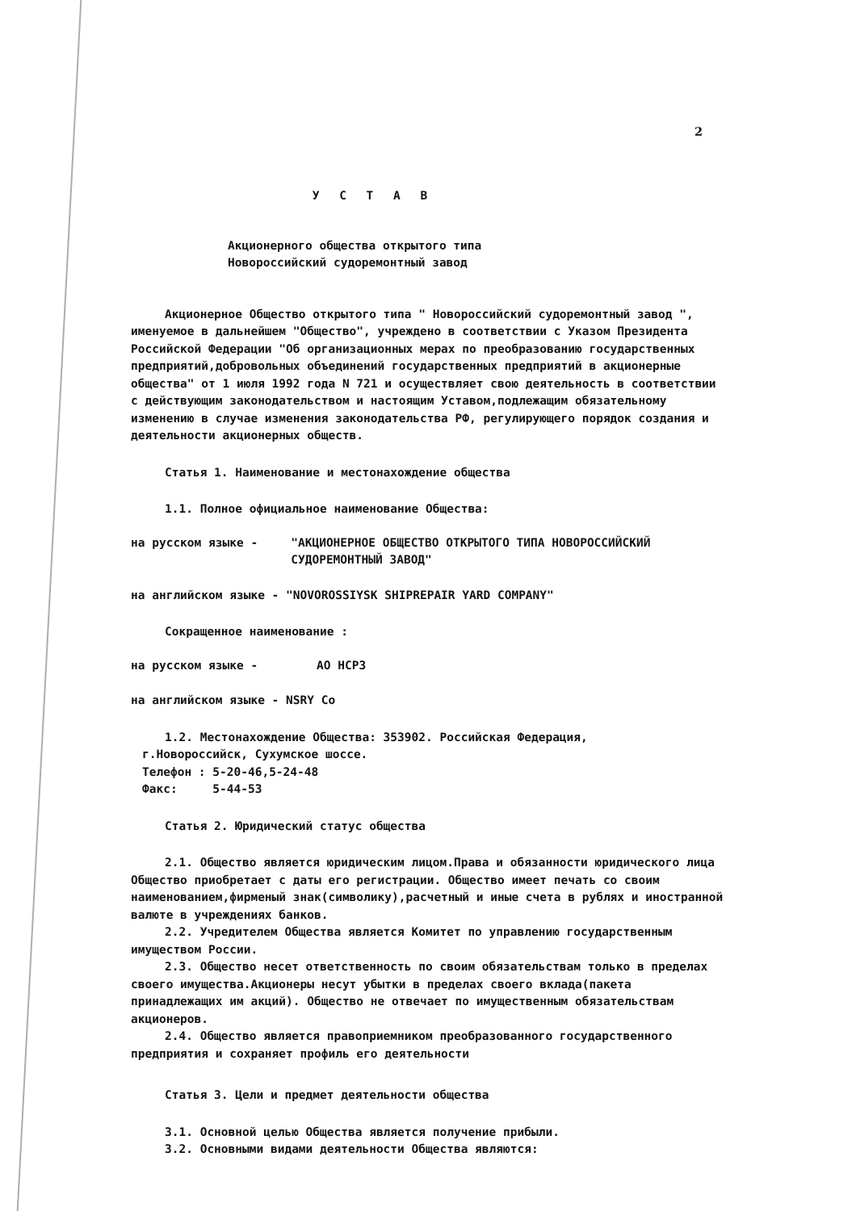2
У С Т А В
Акционерного общества открытого типа
Новороссийский судоремонтный завод
Акционерное Общество открытого типа " Новороссийский судоремонтный завод ", именуемое в дальнейшем "Общество", учреждено в соответствии с Указом Президента Российской Федерации "Об организационных мерах по преобразованию государственных предприятий,добровольных объединений государственных предприятий в акционерные общества" от 1 июля 1992 года N 721 и осуществляет свою деятельность в соответствии с действующим законодательством и настоящим Уставом,подлежащим обязательному изменению в случае изменения законодательства РФ, регулирующего порядок создания и деятельности акционерных обществ.
Статья 1. Наименование и местонахождение общества
1.1. Полное официальное наименование Общества:
на русском языке - "АКЦИОНЕРНОЕ ОБЩЕСТВО ОТКРЫТОГО ТИПА НОВОРОССИЙСКИЙ СУДОРЕМОНТНЫЙ ЗАВОД"
на английском языке - "NOVOROSSIYSK SHIPREPAIR YARD COMPANY"
Сокращенное наименование :
на русском языке - АО НСРЗ
на английском языке - NSRY Co
1.2. Местонахождение Общества: 353902. Российская Федерация,
г.Новороссийск, Сухумское шоссе.
Телефон : 5-20-46,5-24-48
Факс: 5-44-53
Статья 2. Юридический статус общества
2.1. Общество является юридическим лицом.Права и обязанности юридического лица Общество приобретает с даты его регистрации. Общество имеет печать со своим наименованием,фирменый знак(символику),расчетный и иные счета в рублях и иностранной валюте в учреждениях банков.
2.2. Учредителем Общества является Комитет по управлению государственным имуществом России.
2.3. Общество несет ответственность по своим обязательствам только в пределах своего имущества.Акционеры несут убытки в пределах своего вклада(пакета принадлежащих им акций). Общество не отвечает по имущественным обязательствам акционеров.
2.4. Общество является правоприемником преобразованного государственного предприятия и сохраняет профиль его деятельности
Статья 3. Цели и предмет деятельности общества
3.1. Основной целью Общества является получение прибыли.
3.2. Основными видами деятельности Общества являются: